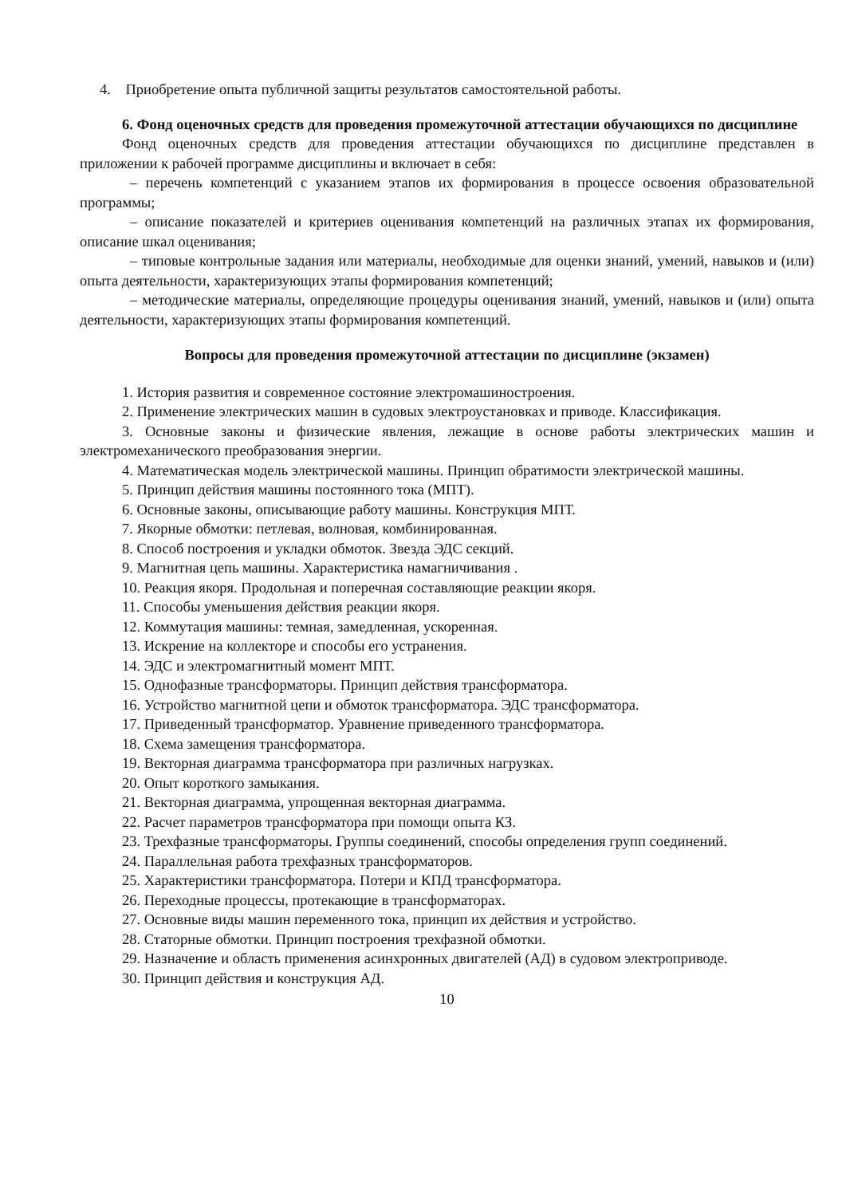4. Приобретение опыта публичной защиты результатов самостоятельной работы.
6. Фонд оценочных средств для проведения промежуточной аттестации обучающихся по дисциплине
Фонд оценочных средств для проведения аттестации обучающихся по дисциплине представлен в приложении к рабочей программе дисциплины и включает в себя:
– перечень компетенций с указанием этапов их формирования в процессе освоения образовательной программы;
– описание показателей и критериев оценивания компетенций на различных этапах их формирования, описание шкал оценивания;
– типовые контрольные задания или материалы, необходимые для оценки знаний, умений, навыков и (или) опыта деятельности, характеризующих этапы формирования компетенций;
– методические материалы, определяющие процедуры оценивания знаний, умений, навыков и (или) опыта деятельности, характеризующих этапы формирования компетенций.
Вопросы для проведения промежуточной аттестации по дисциплине (экзамен)
1. История развития и современное состояние электромашиностроения.
2. Применение электрических машин в судовых электроустановках и приводе. Классификация.
3. Основные законы и физические явления, лежащие в основе работы электрических машин и электромеханического преобразования энергии.
4. Математическая модель электрической машины. Принцип обратимости электрической машины.
5. Принцип действия машины постоянного тока (МПТ).
6. Основные законы, описывающие работу машины. Конструкция МПТ.
7. Якорные обмотки: петлевая, волновая, комбинированная.
8. Способ построения и укладки обмоток. Звезда ЭДС секций.
9. Магнитная цепь машины. Характеристика намагничивания .
10. Реакция якоря. Продольная и поперечная составляющие реакции якоря.
11. Способы уменьшения действия реакции якоря.
12. Коммутация машины: темная, замедленная, ускоренная.
13. Искрение на коллекторе и способы его устранения.
14. ЭДС и электромагнитный момент МПТ.
15. Однофазные трансформаторы. Принцип действия трансформатора.
16. Устройство магнитной цепи и обмоток трансформатора. ЭДС трансформатора.
17. Приведенный трансформатор. Уравнение приведенного трансформатора.
18. Схема замещения трансформатора.
19. Векторная диаграмма трансформатора при различных нагрузках.
20. Опыт короткого замыкания.
21. Векторная диаграмма, упрощенная векторная диаграмма.
22. Расчет параметров трансформатора при помощи опыта КЗ.
23. Трехфазные трансформаторы. Группы соединений, способы определения групп соединений.
24. Параллельная работа трехфазных трансформаторов.
25. Характеристики трансформатора. Потери и КПД трансформатора.
26. Переходные процессы, протекающие в трансформаторах.
27. Основные виды машин переменного тока, принцип их действия и устройство.
28. Статорные обмотки. Принцип построения трехфазной обмотки.
29. Назначение и область применения асинхронных двигателей (АД) в судовом электроприводе.
30. Принцип действия и конструкция АД.
10